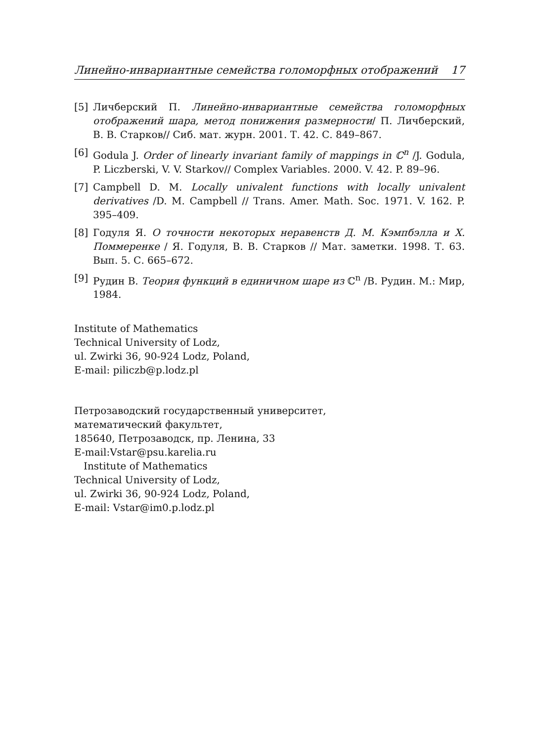Линейно-инвариантные семейства голоморфных отображений 17
[5] Личберский П. Линейно-инвариантные семейства голоморфных отображений шара, метод понижения размерности/ П. Личберский, В. В. Старков// Сиб. мат. журн. 2001. Т. 42. С. 849–867.
[6] Godula J. Order of linearly invariant family of mappings in ℂ<sup>n</sup> /J. Godula, P. Liczberski, V. V. Starkov// Complex Variables. 2000. V. 42. P. 89–96.
[7] Campbell D. M. Locally univalent functions with locally univalent derivatives /D. M. Campbell // Trans. Amer. Math. Soc. 1971. V. 162. P. 395–409.
[8] Годуля Я. О точности некоторых неравенств Д. М. Кэмпбэлла и Х. Поммеренке / Я. Годуля, В. В. Старков // Мат. заметки. 1998. Т. 63. Вып. 5. С. 665–672.
[9] Рудин В. Теория функций в единичном шаре из ℂ<sup>n</sup> /В. Рудин. М.: Мир, 1984.
Institute of Mathematics
Technical University of Lodz,
ul. Zwirki 36, 90-924 Lodz, Poland,
E-mail: piliczb@p.lodz.pl
Петрозаводский государственный университет,
математический факультет,
185640, Петрозаводск, пр. Ленина, 33
E-mail:Vstar@psu.karelia.ru
Institute of Mathematics
Technical University of Lodz,
ul. Zwirki 36, 90-924 Lodz, Poland,
E-mail: Vstar@im0.p.lodz.pl